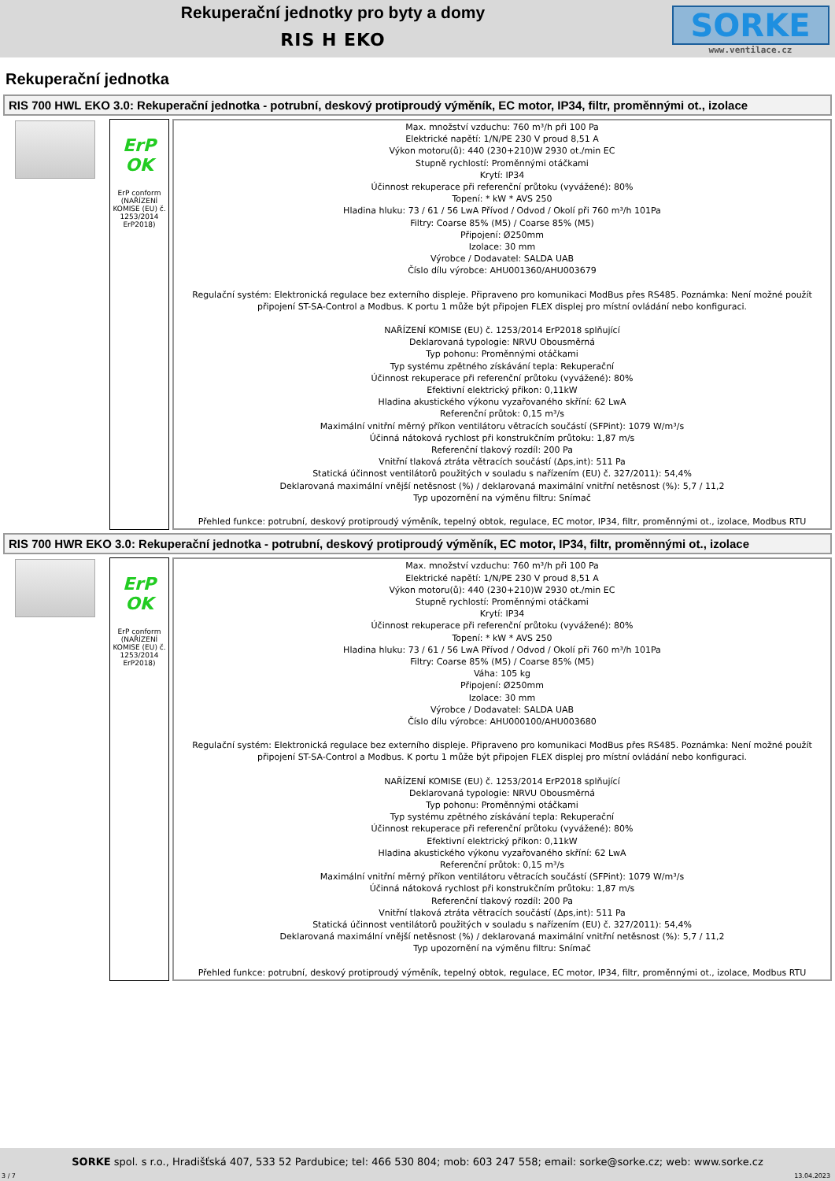Rekuperační jednotky pro byty a domy
RIS H EKO
SORKE
www.ventilace.cz
Rekuperační jednotka
RIS 700 HWL EKO 3.0: Rekuperační jednotka - potrubní, deskový protiproudý výměník, EC motor, IP34, filtr, proměnnými ot., izolace
ErP OK
ErP conform (NAŘÍZENÍ KOMISE (EU) č. 1253/2014 ErP2018)
Max. množství vzduchu: 760 m³/h při 100 Pa
Elektrické napětí: 1/N/PE 230 V proud 8,51 A
Výkon motoru(ů): 440 (230+210)W 2930 ot./min EC
Stupně rychlostí: Proměnnými otáčkami
Krytí: IP34
Účinnost rekuperace při referenční průtoku (vyvážené): 80%
Topení: * kW * AVS 250
Hladina hluku: 73 / 61 / 56 LwA Přívod / Odvod / Okolí při 760 m³/h 101Pa
Filtry: Coarse 85% (M5) / Coarse 85% (M5)
Připojení: Ø250mm
Izolace: 30 mm
Výrobce / Dodavatel: SALDA UAB
Číslo dílu výrobce: AHU001360/AHU003679
Regulační systém: Elektronická regulace bez externího displeje. Připraveno pro komunikaci ModBus přes RS485. Poznámka: Není možné použít připojení ST-SA-Control a Modbus. K portu 1 může být připojen FLEX displej pro místní ovládání nebo konfiguraci.
NAŘÍZENÍ KOMISE (EU) č. 1253/2014 ErP2018 splňující
Deklarovaná typologie: NRVU Obousměrná
Typ pohonu: Proměnnými otáčkami
Typ systému zpětného získávání tepla: Rekuperační
Účinnost rekuperace při referenční průtoku (vyvážené): 80%
Efektivní elektrický příkon: 0,11kW
Hladina akustického výkonu vyzařovaného skříní: 62 LwA
Referenční průtok: 0,15 m³/s
Maximální vnitřní měrný příkon ventilátoru větracích součástí (SFPint): 1079 W/m³/s
Účinná nátoková rychlost při konstrukčním průtoku: 1,87 m/s
Referenční tlakový rozdíl: 200 Pa
Vnitřní tlaková ztráta větracích součástí (Δps,int): 511 Pa
Statická účinnost ventilátorů použitých v souladu s nařízením (EU) č. 327/2011): 54,4%
Deklarovaná maximální vnější netěsnost (%) / deklarovaná maximální vnitřní netěsnost (%): 5,7 / 11,2
Typ upozornění na výměnu filtru: Snímač
Přehled funkce: potrubní, deskový protiproudý výměník, tepelný obtok, regulace, EC motor, IP34, filtr, proměnnými ot., izolace, Modbus RTU
RIS 700 HWR EKO 3.0: Rekuperační jednotka - potrubní, deskový protiproudý výměník, EC motor, IP34, filtr, proměnnými ot., izolace
ErP OK
ErP conform (NAŘÍZENÍ KOMISE (EU) č. 1253/2014 ErP2018)
Max. množství vzduchu: 760 m³/h při 100 Pa
Elektrické napětí: 1/N/PE 230 V proud 8,51 A
Výkon motoru(ů): 440 (230+210)W 2930 ot./min EC
Stupně rychlostí: Proměnnými otáčkami
Krytí: IP34
Účinnost rekuperace při referenční průtoku (vyvážené): 80%
Topení: * kW * AVS 250
Hladina hluku: 73 / 61 / 56 LwA Přívod / Odvod / Okolí při 760 m³/h 101Pa
Filtry: Coarse 85% (M5) / Coarse 85% (M5)
Váha: 105 kg
Připojení: Ø250mm
Izolace: 30 mm
Výrobce / Dodavatel: SALDA UAB
Číslo dílu výrobce: AHU000100/AHU003680
Regulační systém: Elektronická regulace bez externího displeje. Připraveno pro komunikaci ModBus přes RS485. Poznámka: Není možné použít připojení ST-SA-Control a Modbus. K portu 1 může být připojen FLEX displej pro místní ovládání nebo konfiguraci.
NAŘÍZENÍ KOMISE (EU) č. 1253/2014 ErP2018 splňující
Deklarovaná typologie: NRVU Obousměrná
Typ pohonu: Proměnnými otáčkami
Typ systému zpětného získávání tepla: Rekuperační
Účinnost rekuperace při referenční průtoku (vyvážené): 80%
Efektivní elektrický příkon: 0,11kW
Hladina akustického výkonu vyzařovaného skříní: 62 LwA
Referenční průtok: 0,15 m³/s
Maximální vnitřní měrný příkon ventilátoru větracích součástí (SFPint): 1079 W/m³/s
Účinná nátoková rychlost při konstrukčním průtoku: 1,87 m/s
Referenční tlakový rozdíl: 200 Pa
Vnitřní tlaková ztráta větracích součástí (Δps,int): 511 Pa
Statická účinnost ventilátorů použitých v souladu s nařízením (EU) č. 327/2011): 54,4%
Deklarovaná maximální vnější netěsnost (%) / deklarovaná maximální vnitřní netěsnost (%): 5,7 / 11,2
Typ upozornění na výměnu filtru: Snímač
Přehled funkce: potrubní, deskový protiproudý výměník, tepelný obtok, regulace, EC motor, IP34, filtr, proměnnými ot., izolace, Modbus RTU
SORKE spol. s r.o., Hradišťská 407, 533 52 Pardubice; tel: 466 530 804; mob: 603 247 558; email: sorke@sorke.cz; web: www.sorke.cz
3 / 7 13.04.2023